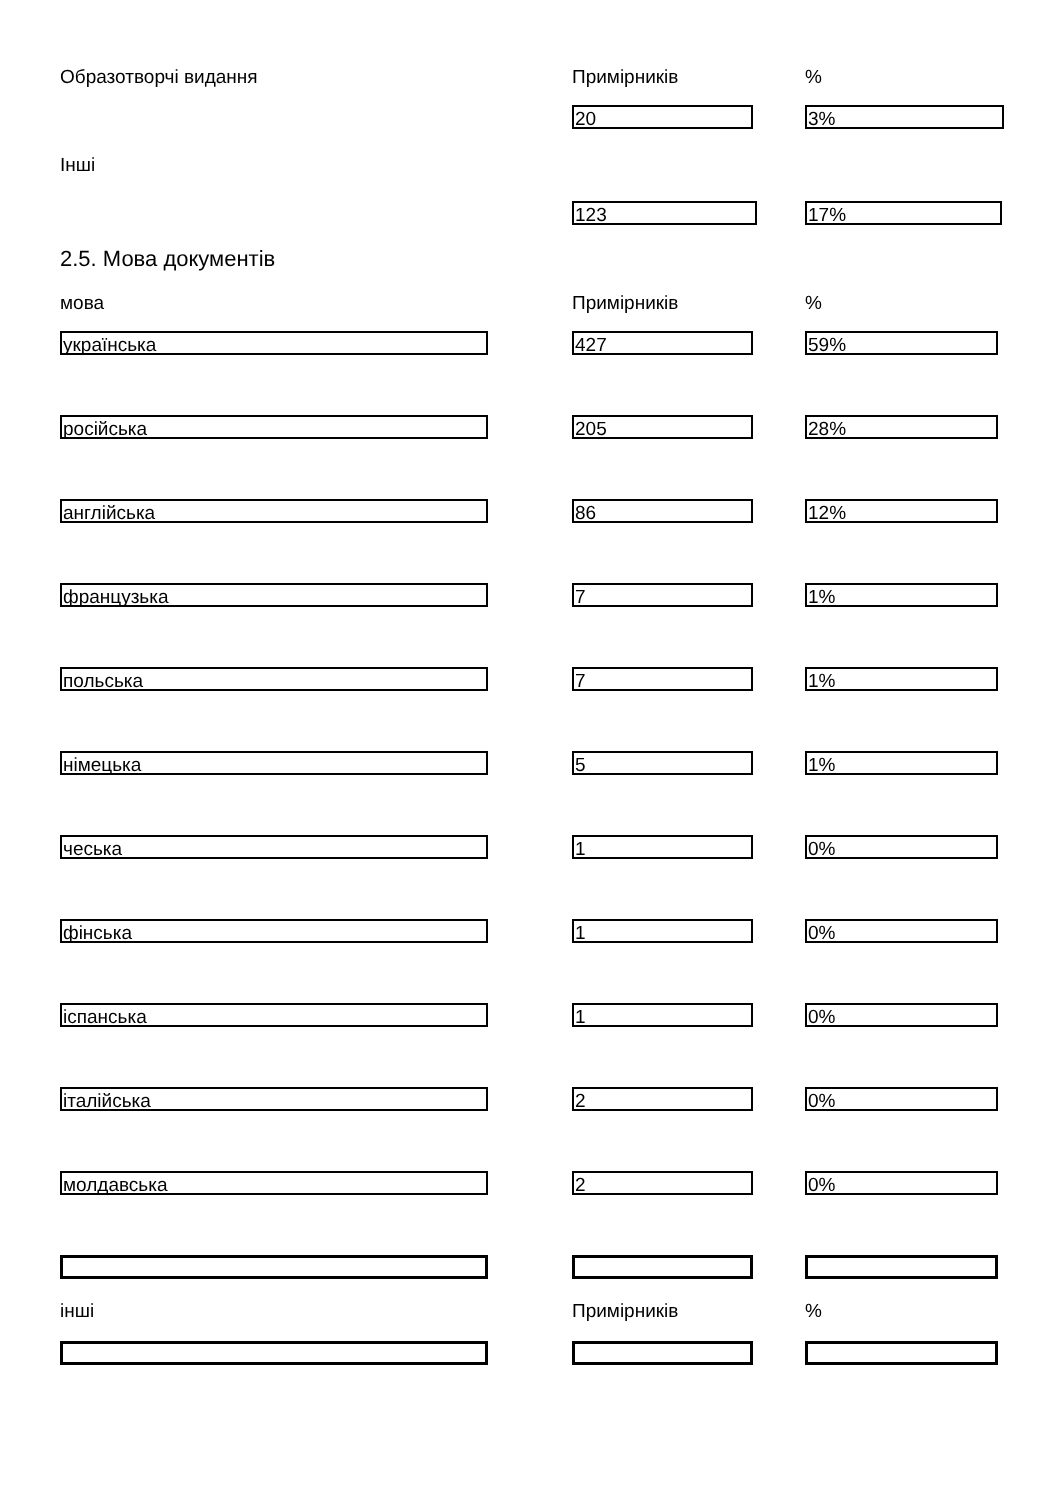Образотворчі видання Примірників %
20 3%
Інші
123 17%
2.5. Мова документів
мова Примірників %
українська 427 59%
російська 205 28%
англійська 86 12%
французька 7 1%
польська 7 1%
німецька 5 1%
чеська 1 0%
фінська 1 0%
іспанська 1 0%
італійська 2 0%
молдавська 2 0%
інші Примірників %